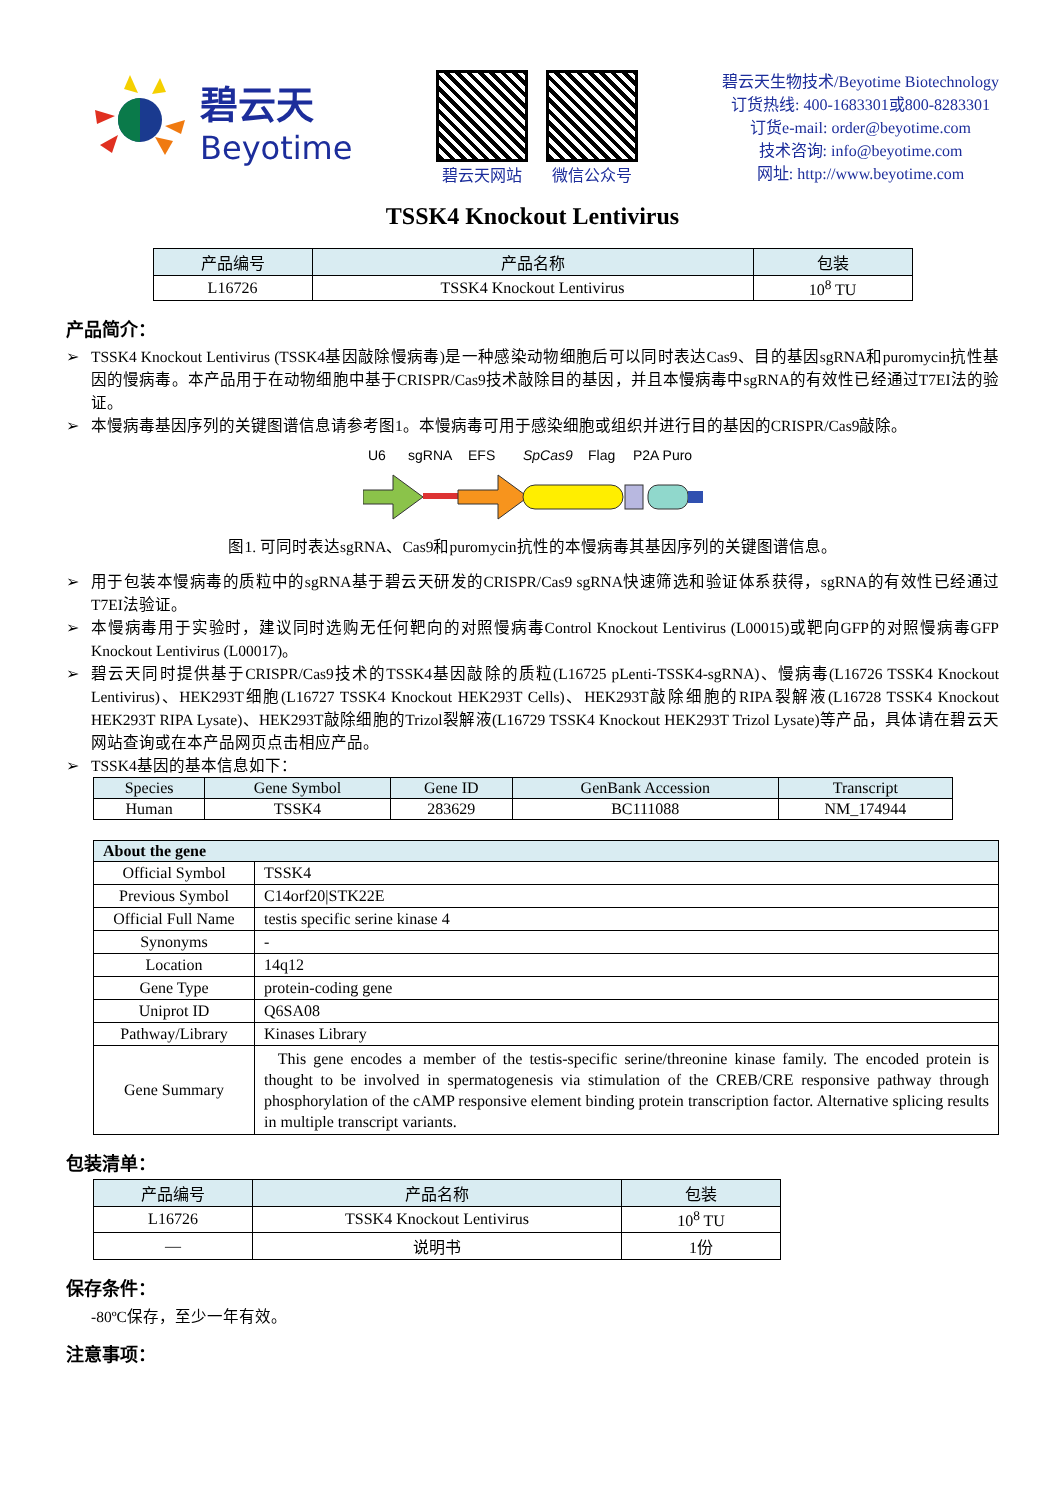碧云天
Beyotime
碧云天网站 微信公众号
碧云天生物技术/Beyotime Biotechnology
订货热线: 400-1683301或800-8283301
订货e-mail: order@beyotime.com
技术咨询: info@beyotime.com
网址: http://www.beyotime.com
TSSK4 Knockout Lentivirus
| 产品编号 | 产品名称 | 包装 |
| --- | --- | --- |
| L16726 | TSSK4 Knockout Lentivirus | 10<sup>8</sup> TU |
产品简介：
➢ TSSK4 Knockout Lentivirus (TSSK4基因敲除慢病毒)是一种感染动物细胞后可以同时表达Cas9、目的基因sgRNA和puromycin抗性基因的慢病毒。本产品用于在动物细胞中基于CRISPR/Cas9技术敲除目的基因，并且本慢病毒中sgRNA的有效性已经通过T7EI法的验证。
➢ 本慢病毒基因序列的关键图谱信息请参考图1。本慢病毒可用于感染细胞或组织并进行目的基因的CRISPR/Cas9敲除。
U6
sgRNA
EFS
SpCas9
Flag
P2A Puro
图1. 可同时表达sgRNA、Cas9和puromycin抗性的本慢病毒其基因序列的关键图谱信息。
➢ 用于包装本慢病毒的质粒中的sgRNA基于碧云天研发的CRISPR/Cas9 sgRNA快速筛选和验证体系获得，sgRNA的有效性已经通过T7EI法验证。
➢ 本慢病毒用于实验时，建议同时选购无任何靶向的对照慢病毒Control Knockout Lentivirus (L00015)或靶向GFP的对照慢病毒GFP Knockout Lentivirus (L00017)。
➢ 碧云天同时提供基于CRISPR/Cas9技术的TSSK4基因敲除的质粒(L16725 pLenti-TSSK4-sgRNA)、慢病毒(L16726 TSSK4 Knockout Lentivirus)、HEK293T细胞(L16727 TSSK4 Knockout HEK293T Cells)、HEK293T敲除细胞的RIPA裂解液(L16728 TSSK4 Knockout HEK293T RIPA Lysate)、HEK293T敲除细胞的Trizol裂解液(L16729 TSSK4 Knockout HEK293T Trizol Lysate)等产品，具体请在碧云天网站查询或在本产品网页点击相应产品。
➢ TSSK4基因的基本信息如下：
| Species | Gene Symbol | Gene ID | GenBank Accession | Transcript |
| --- | --- | --- | --- | --- |
| Human | TSSK4 | 283629 | BC111088 | NM_174944 |
| About the gene | |
| --- | --- |
| Official Symbol | TSSK4 |
| Previous Symbol | C14orf20/STK22E |
| Official Full Name | testis specific serine kinase 4 |
| Synonyms | - |
| Location | 14q12 |
| Gene Type | protein-coding gene |
| Uniprot ID | Q6SA08 |
| Pathway/Library | Kinases Library |
| Gene Summary | This gene encodes a member of the testis-specific serine/threonine kinase family. The encoded protein is thought to be involved in spermatogenesis via stimulation of the CREB/CRE responsive pathway through phosphorylation of the cAMP responsive element binding protein transcription factor. Alternative splicing results in multiple transcript variants. |
包装清单：
| 产品编号 | 产品名称 | 包装 |
| --- | --- | --- |
| L16726 | TSSK4 Knockout Lentivirus | 10<sup>8</sup> TU |
| — | 说明书 | 1份 |
保存条件：
-80ºC保存，至少一年有效。
注意事项：